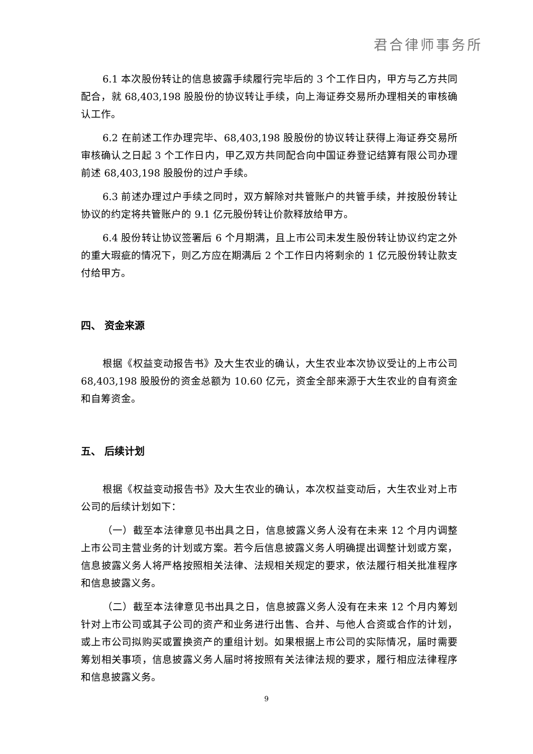君合律师事务所
6.1 本次股份转让的信息披露手续履行完毕后的 3 个工作日内，甲方与乙方共同配合，就 68,403,198 股股份的协议转让手续，向上海证券交易所办理相关的审核确认工作。
6.2 在前述工作办理完毕、68,403,198 股股份的协议转让获得上海证券交易所审核确认之日起 3 个工作日内，甲乙双方共同配合向中国证券登记结算有限公司办理前述 68,403,198 股股份的过户手续。
6.3 前述办理过户手续之同时，双方解除对共管账户的共管手续，并按股份转让协议的约定将共管账户的 9.1 亿元股份转让价款释放给甲方。
6.4 股份转让协议签署后 6 个月期满，且上市公司未发生股份转让协议约定之外的重大瑕疵的情况下，则乙方应在期满后 2 个工作日内将剩余的 1 亿元股份转让款支付给甲方。
四、 资金来源
根据《权益变动报告书》及大生农业的确认，大生农业本次协议受让的上市公司 68,403,198 股股份的资金总额为 10.60 亿元，资金全部来源于大生农业的自有资金和自筹资金。
五、 后续计划
根据《权益变动报告书》及大生农业的确认，本次权益变动后，大生农业对上市公司的后续计划如下：
（一）截至本法律意见书出具之日，信息披露义务人没有在未来 12 个月内调整上市公司主营业务的计划或方案。若今后信息披露义务人明确提出调整计划或方案，信息披露义务人将严格按照相关法律、法规相关规定的要求，依法履行相关批准程序和信息披露义务。
（二）截至本法律意见书出具之日，信息披露义务人没有在未来 12 个月内筹划针对上市公司或其子公司的资产和业务进行出售、合并、与他人合资或合作的计划，或上市公司拟购买或置换资产的重组计划。如果根据上市公司的实际情况，届时需要筹划相关事项，信息披露义务人届时将按照有关法律法规的要求，履行相应法律程序和信息披露义务。
9